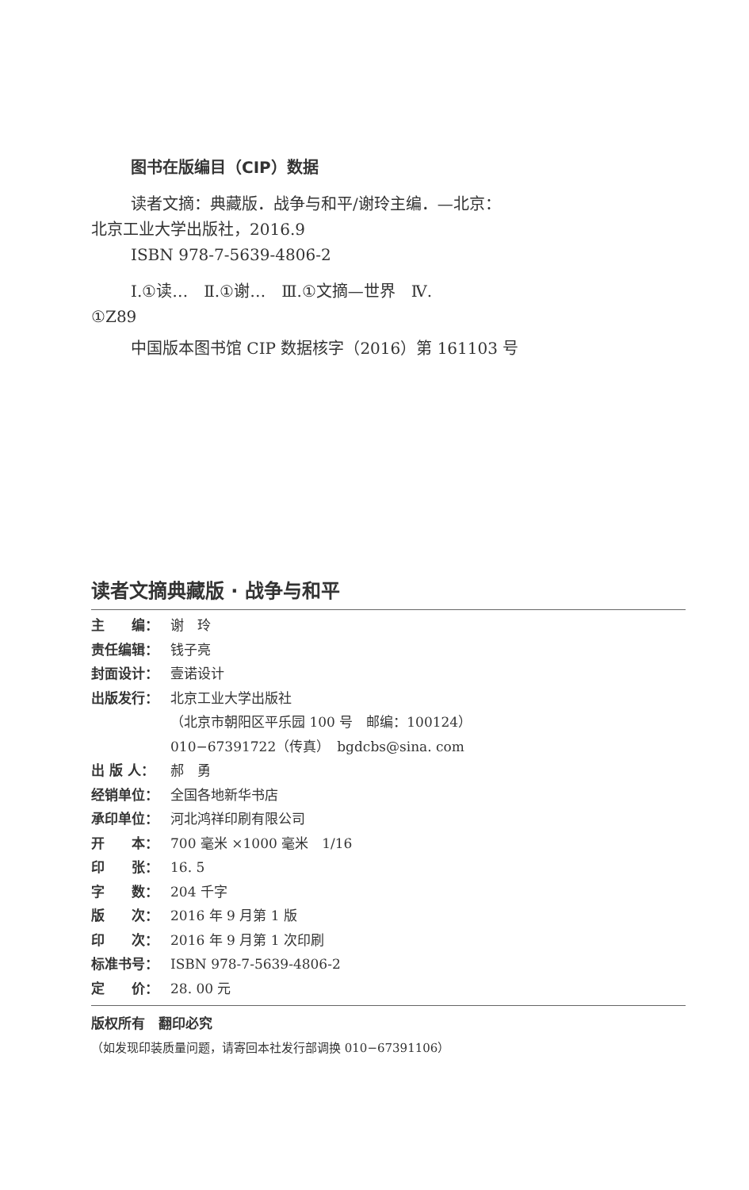图书在版编目（CIP）数据
读者文摘：典藏版．战争与和平/谢玲主编．—北京：
北京工业大学出版社，2016.9
ISBN 978-7-5639-4806-2
Ⅰ.①读…　Ⅱ.①谢…　Ⅲ.①文摘—世界　Ⅳ.
①Z89
中国版本图书馆 CIP 数据核字（2016）第 161103 号
读者文摘典藏版 · 战争与和平
主　　编： 谢　玲
责任编辑： 钱子亮
封面设计： 壹诺设计
出版发行： 北京工业大学出版社
（北京市朝阳区平乐园 100 号　邮编：100124）
010−67391722（传真）　bgdcbs@sina. com
出 版 人： 郝　勇
经销单位： 全国各地新华书店
承印单位： 河北鸿祥印刷有限公司
开　　本： 700 毫米 ×1000 毫米　1/16
印　　张： 16. 5
字　　数： 204 千字
版　　次： 2016 年 9 月第 1 版
印　　次： 2016 年 9 月第 1 次印刷
标准书号： ISBN 978-7-5639-4806-2
定　　价： 28. 00 元
版权所有　翻印必究
（如发现印装质量问题，请寄回本社发行部调换 010−67391106）